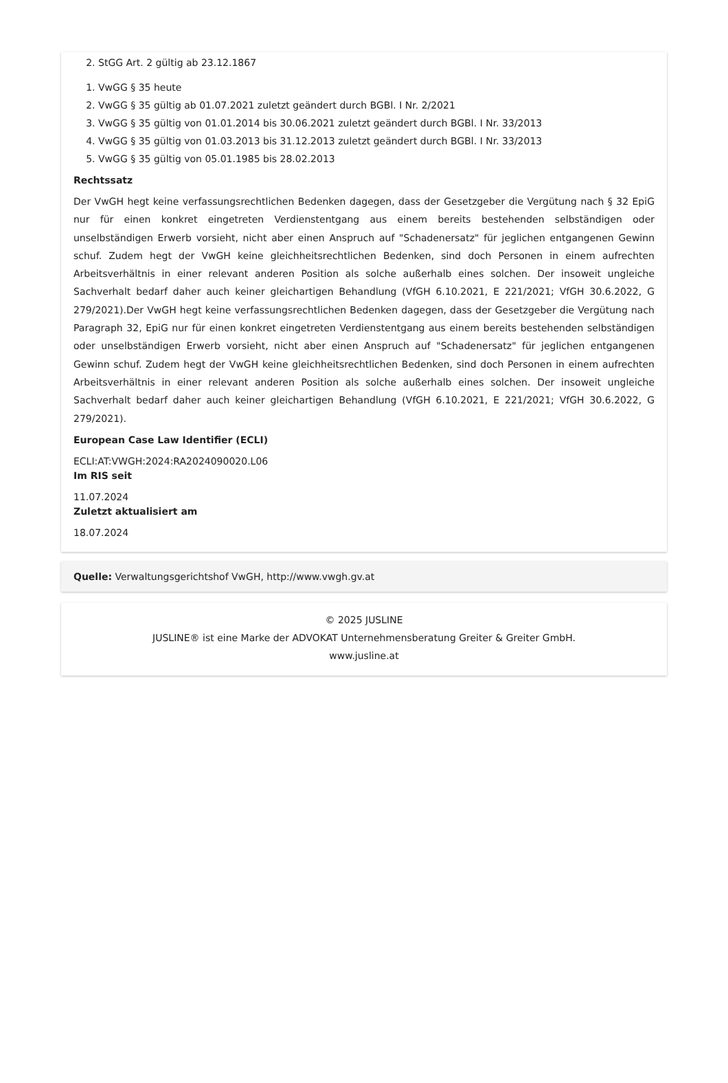2. StGG Art. 2 gültig ab 23.12.1867
1. VwGG § 35 heute
2. VwGG § 35 gültig ab 01.07.2021 zuletzt geändert durch BGBl. I Nr. 2/2021
3. VwGG § 35 gültig von 01.01.2014 bis 30.06.2021 zuletzt geändert durch BGBl. I Nr. 33/2013
4. VwGG § 35 gültig von 01.03.2013 bis 31.12.2013 zuletzt geändert durch BGBl. I Nr. 33/2013
5. VwGG § 35 gültig von 05.01.1985 bis 28.02.2013
Rechtssatz
Der VwGH hegt keine verfassungsrechtlichen Bedenken dagegen, dass der Gesetzgeber die Vergütung nach § 32 EpiG nur für einen konkret eingetreten Verdienstentgang aus einem bereits bestehenden selbständigen oder unselbständigen Erwerb vorsieht, nicht aber einen Anspruch auf "Schadenersatz" für jeglichen entgangenen Gewinn schuf. Zudem hegt der VwGH keine gleichheitsrechtlichen Bedenken, sind doch Personen in einem aufrechten Arbeitsverhältnis in einer relevant anderen Position als solche außerhalb eines solchen. Der insoweit ungleiche Sachverhalt bedarf daher auch keiner gleichartigen Behandlung (VfGH 6.10.2021, E 221/2021; VfGH 30.6.2022, G 279/2021).Der VwGH hegt keine verfassungsrechtlichen Bedenken dagegen, dass der Gesetzgeber die Vergütung nach Paragraph 32, EpiG nur für einen konkret eingetreten Verdienstentgang aus einem bereits bestehenden selbständigen oder unselbständigen Erwerb vorsieht, nicht aber einen Anspruch auf "Schadenersatz" für jeglichen entgangenen Gewinn schuf. Zudem hegt der VwGH keine gleichheitsrechtlichen Bedenken, sind doch Personen in einem aufrechten Arbeitsverhältnis in einer relevant anderen Position als solche außerhalb eines solchen. Der insoweit ungleiche Sachverhalt bedarf daher auch keiner gleichartigen Behandlung (VfGH 6.10.2021, E 221/2021; VfGH 30.6.2022, G 279/2021).
European Case Law Identifier (ECLI)
ECLI:AT:VWGH:2024:RA2024090020.L06
Im RIS seit
11.07.2024
Zuletzt aktualisiert am
18.07.2024
Quelle: Verwaltungsgerichtshof VwGH, http://www.vwgh.gv.at
© 2025 JUSLINE
JUSLINE® ist eine Marke der ADVOKAT Unternehmensberatung Greiter & Greiter GmbH.
www.jusline.at